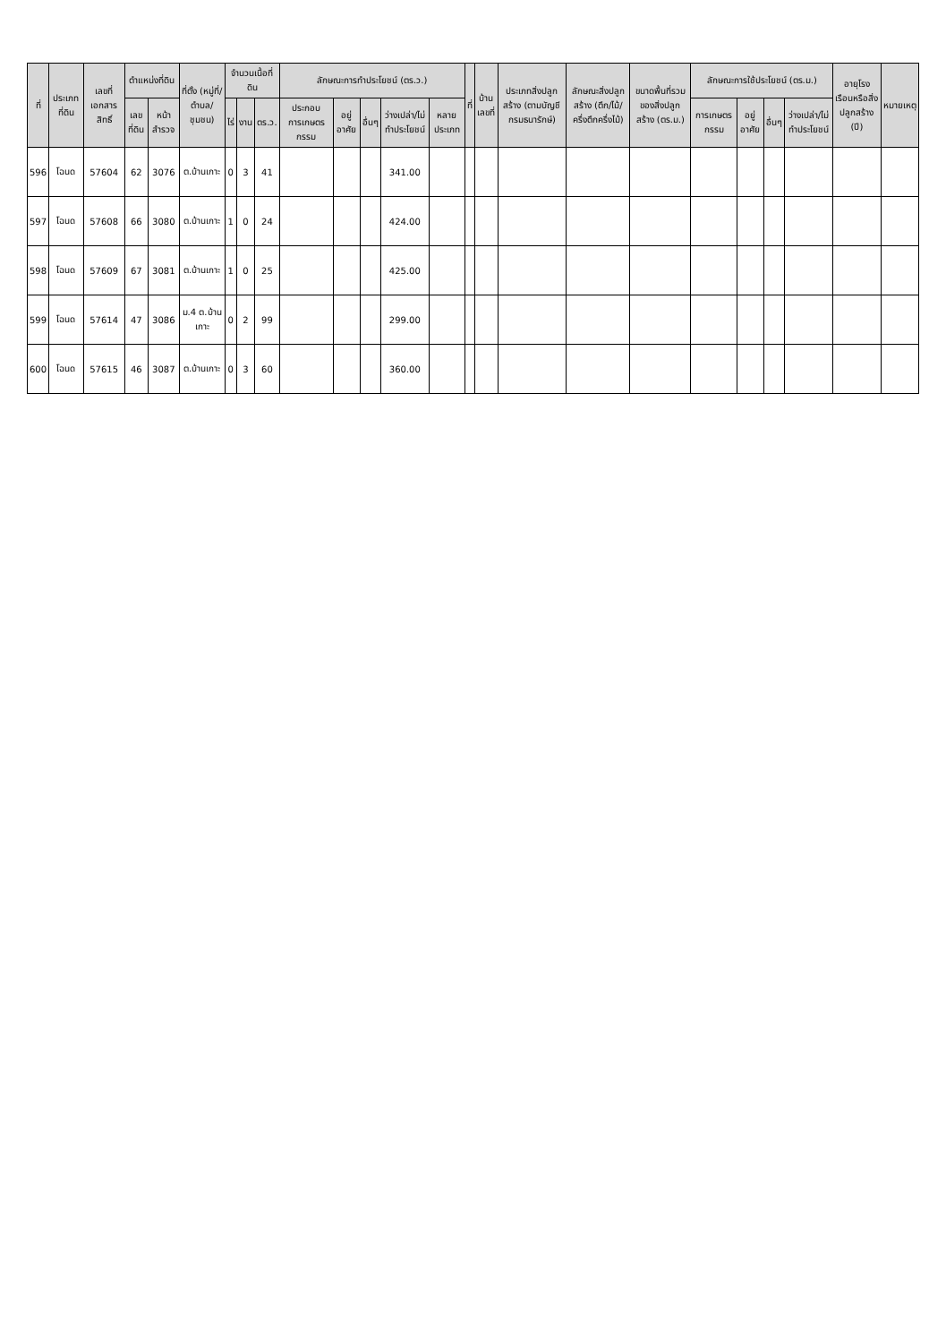| ที่ | ประเภทที่ดิน | เลขที่เอกสารสิทธิ์ | ตำแหน่งที่ดิน | | ที่ตั้ง (หมู่ที่/ตำบล/ชุมชน) | จำนวนเนื้อที่ดิน | | | ลักษณะการทำประโยชน์ (ตร.ว.) | | | | | ที่ | บ้านเลขที่ | ประเภทสิ่งปลูกสร้าง (ตามบัญชีกรมธนารักษ์) | ลักษณะสิ่งปลูกสร้าง (ตึก/ไม้/ครึ่งตึกครึ่งไม้) | ขนาดพื้นที่รวมของสิ่งปลูกสร้าง (ตร.ม.) | ลักษณะการใช้ประโยชน์ (ตร.ม.) | | | | อายุโรงเรือนหรือสิ่งปลูกสร้าง (ปี) | หมายเหตุ |
| --- | --- | --- | --- | --- | --- | --- | --- | --- | --- | --- | --- | --- | --- | --- | --- | --- | --- | --- | --- | --- | --- | --- | --- | --- |
| | | | เลขที่ดิน | หน้าสำรวจ | | ไร่ | งาน | ตร.ว. | ประกอบการเกษตรกรรม | อยู่อาศัย | อื่นๆ | ว่างเปล่า/ไม่ทำประโยชน์ | หลายประเภท | | | | | | การเกษตรกรรม | อยู่อาศัย | อื่นๆ | ว่างเปล่า/ไม่ทำประโยชน์ | | |
| 596 | โฉนด | 57604 | 62 | 3076 | ต.บ้านเกาะ | 0 | 3 | 41 | | | | 341.00 | | | | | | | | | | | | |
| 597 | โฉนด | 57608 | 66 | 3080 | ต.บ้านเกาะ | 1 | 0 | 24 | | | | 424.00 | | | | | | | | | | | | |
| 598 | โฉนด | 57609 | 67 | 3081 | ต.บ้านเกาะ | 1 | 0 | 25 | | | | 425.00 | | | | | | | | | | | | |
| 599 | โฉนด | 57614 | 47 | 3086 | ม.4 ต.บ้านเกาะ | 0 | 2 | 99 | | | | 299.00 | | | | | | | | | | | | |
| 600 | โฉนด | 57615 | 46 | 3087 | ต.บ้านเกาะ | 0 | 3 | 60 | | | | 360.00 | | | | | | | | | | | | |